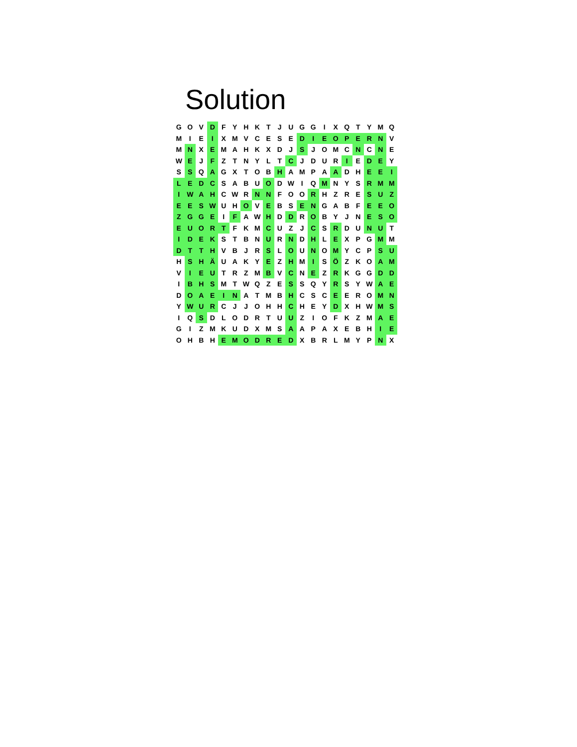Solution
| G | O | V | D | F | Y | H | K | T | J | U | G | G | I | X | Q | T | Y | M | Q |
| M | I | E | I | X | M | V | C | E | S | E | D | I | E | O | P | E | R | N | V |
| M | N | X | E | M | A | H | K | X | D | J | S | J | O | M | C | N | C | N | E |
| W | E | J | F | Z | T | N | Y | L | T | C | J | D | U | R | I | E | D | E | Y |
| S | S | Q | A | G | X | T | O | B | H | A | M | P | A | A | D | H | E | E | I |
| L | E | D | C | S | A | B | U | O | D | W | I | Q | M | N | Y | S | R | M | M |
| I | W | A | H | C | W | R | N | N | F | O | O | R | H | Z | R | E | S | U | Z |
| E | E | S | W | U | H | O | V | E | B | S | E | N | G | A | B | F | E | E | O |
| Z | G | G | E | I | F | A | W | H | D | D | R | O | B | Y | J | N | E | S | O |
| E | U | O | R | T | F | K | M | C | U | Z | J | C | S | R | D | U | N | U | T |
| I | D | E | K | S | T | B | N | U | R | N | D | H | L | E | X | P | G | M | M |
| D | T | T | H | V | B | J | R | S | L | O | U | N | O | M | Y | C | P | S | U |
| H | S | H | Ä | U | A | K | Y | E | Z | H | M | I | S | Ö | Z | K | O | A | M |
| V | I | E | U | T | R | Z | M | B | V | C | N | E | Z | R | K | G | G | D | D |
| I | B | H | S | M | T | W | Q | Z | E | S | S | Q | Y | R | S | Y | W | A | E |
| D | O | A | E | I | N | A | T | M | B | H | C | S | C | E | E | R | O | M | N |
| Y | W | U | R | C | J | J | O | H | H | C | H | E | Y | D | X | H | W | M | S |
| I | Q | S | D | L | O | D | R | T | U | U | Z | I | O | F | K | Z | M | A | E |
| G | I | Z | M | K | U | D | X | M | S | A | A | P | A | X | E | B | H | I | E |
| O | H | B | H | E | M | O | D | R | E | D | X | B | R | L | M | Y | P | N | X |